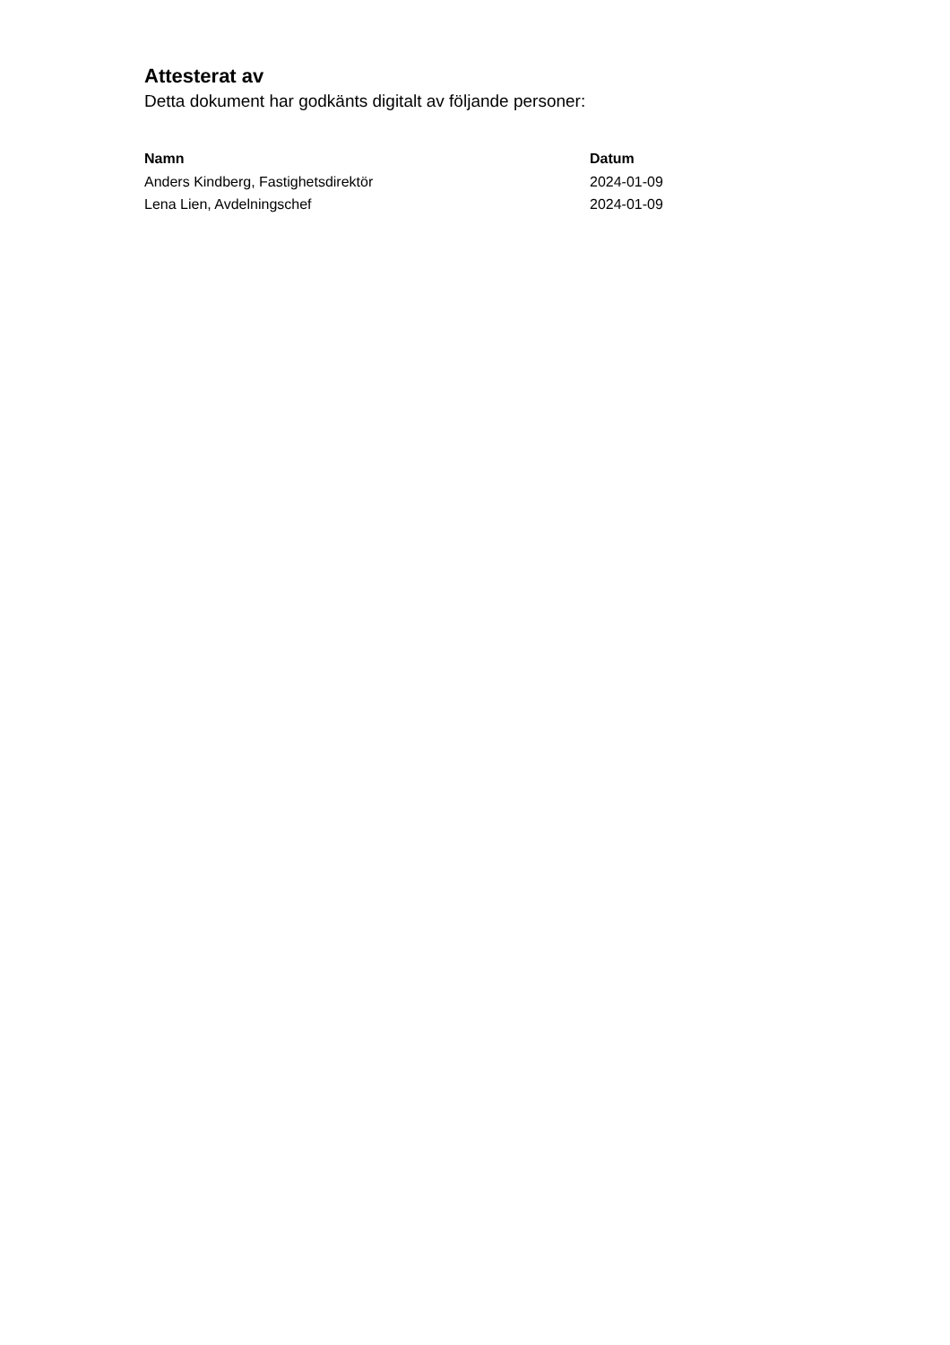Attesterat av
Detta dokument har godkänts digitalt av följande personer:
| Namn | Datum |
| --- | --- |
| Anders Kindberg, Fastighetsdirektör | 2024-01-09 |
| Lena Lien, Avdelningschef | 2024-01-09 |